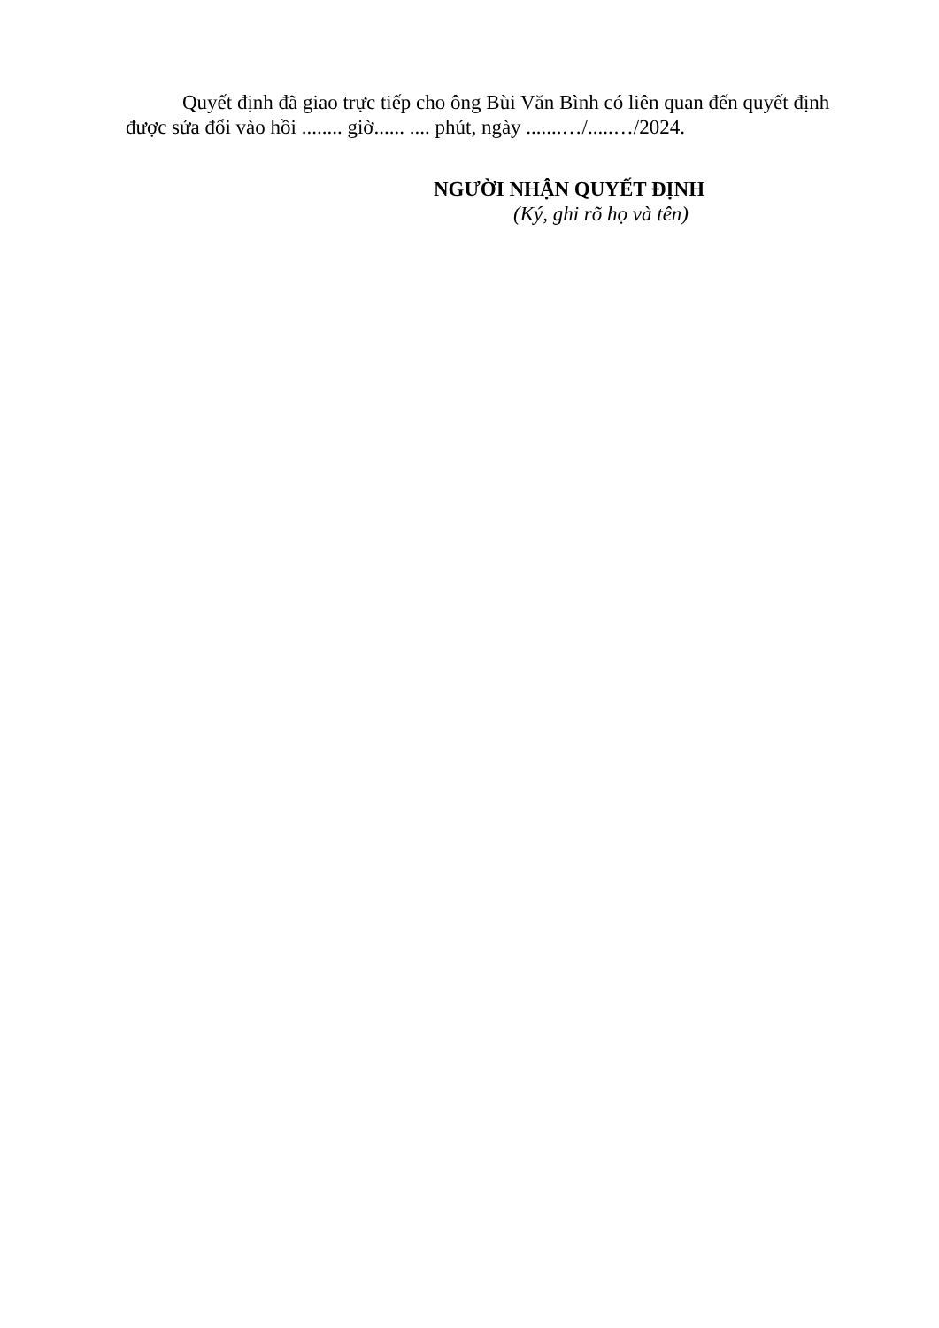Quyết định đã giao trực tiếp cho ông Bùi Văn Bình có liên quan đến quyết định được sửa đổi vào hồi ........ giờ...... .... phút, ngày .......…/.....…/2024.
NGƯỜI NHẬN QUYẾT ĐỊNH
(Ký, ghi rõ họ và tên)